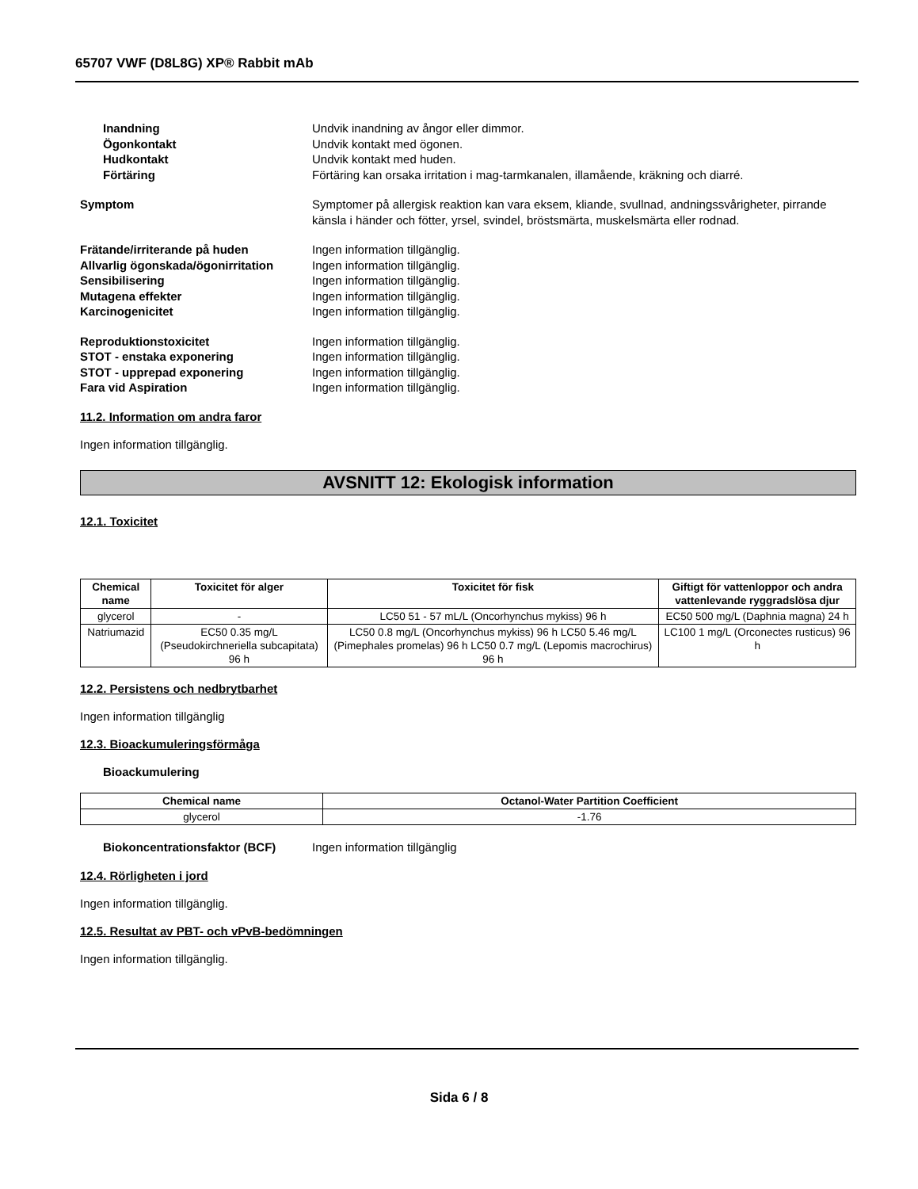65707 VWF (D8L8G) XP® Rabbit mAb
Inandning Undvik inandning av ångor eller dimmor.
Ögonkontakt Undvik kontakt med ögonen.
Hudkontakt Undvik kontakt med huden.
Förtäring Förtäring kan orsaka irritation i mag-tarmkanalen, illamående, kräkning och diarré.
Symptom Symptomer på allergisk reaktion kan vara eksem, kliande, svullnad, andningssvårigheter, pirrande känsla i händer och fötter, yrsel, svindel, bröstsmärta, muskelsmärta eller rodnad.
Frätande/irriterande på huden Ingen information tillgänglig.
Allvarlig ögonskada/ögonirritation
Ingen information tillgänglig.
Sensibilisering Ingen information tillgänglig.
Mutagena effekter Ingen information tillgänglig.
Karcinogenicitet Ingen information tillgänglig.
Reproduktionstoxicitet Ingen information tillgänglig.
STOT - enstaka exponering Ingen information tillgänglig.
STOT - upprepad exponering Ingen information tillgänglig.
Fara vid Aspiration Ingen information tillgänglig.
11.2. Information om andra faror
Ingen information tillgänglig.
AVSNITT 12: Ekologisk information
12.1. Toxicitet
| Chemical name | Toxicitet för alger | Toxicitet för fisk | Giftigt för vattenloppor och andra vattenlevande ryggradslösa djur |
| --- | --- | --- | --- |
| glycerol | - | LC50 51 - 57 mL/L (Oncorhynchus mykiss) 96 h | EC50 500 mg/L (Daphnia magna) 24 h |
| Natriumazid | EC50 0.35 mg/L (Pseudokirchneriella subcapitata) 96 h | LC50 0.8 mg/L (Oncorhynchus mykiss) 96 h LC50 5.46 mg/L (Pimephales promelas) 96 h LC50 0.7 mg/L (Lepomis macrochirus) 96 h | LC100 1 mg/L (Orconectes rusticus) 96 h |
12.2. Persistens och nedbrytbarhet
Ingen information tillgänglig
12.3. Bioackumuleringsförmåga
Bioackumulering
| Chemical name | Octanol-Water Partition Coefficient |
| --- | --- |
| glycerol | -1.76 |
Biokoncentrationsfaktor (BCF) Ingen information tillgänglig
12.4. Rörligheten i jord
Ingen information tillgänglig.
12.5. Resultat av PBT- och vPvB-bedömningen
Ingen information tillgänglig.
Sida 6 / 8